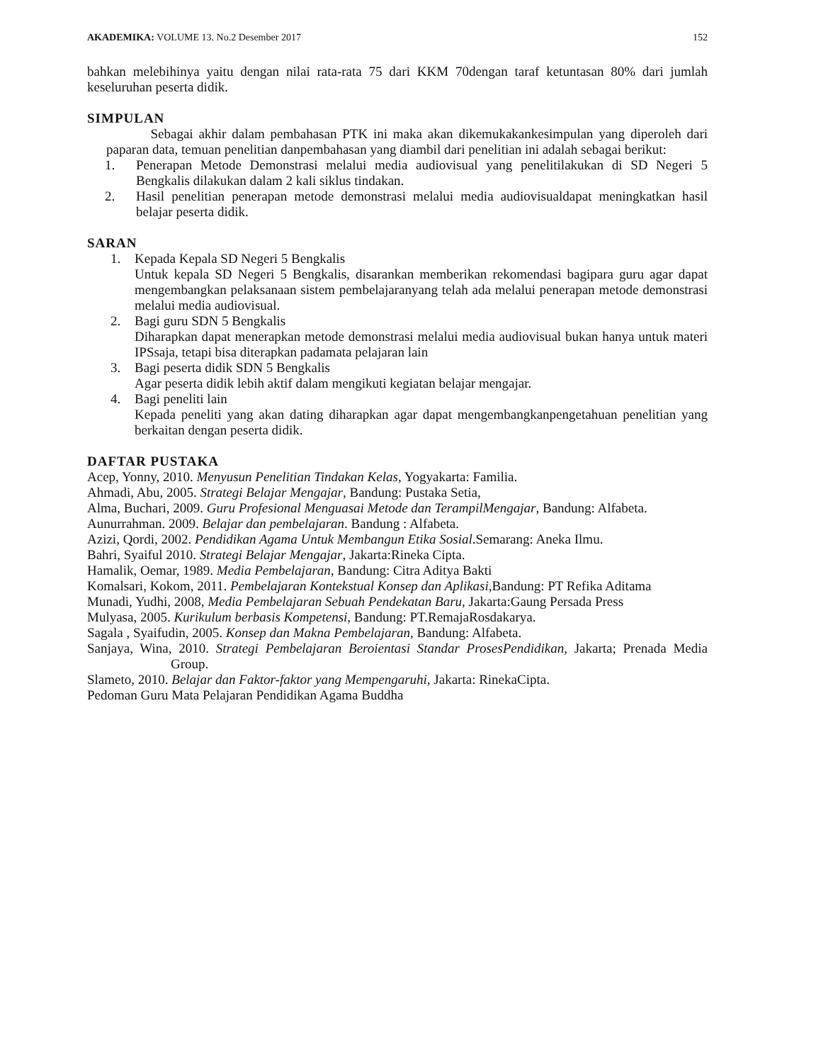AKADEMIKA: VOLUME 13. No.2 Desember 2017 152
bahkan melebihinya yaitu dengan nilai rata-rata 75 dari KKM 70dengan taraf ketuntasan 80% dari jumlah keseluruhan peserta didik.
SIMPULAN
Sebagai akhir dalam pembahasan PTK ini maka akan dikemukakankesimpulan yang diperoleh dari paparan data, temuan penelitian danpembahasan yang diambil dari penelitian ini adalah sebagai berikut:
1. Penerapan Metode Demonstrasi melalui media audiovisual yang penelitilakukan di SD Negeri 5 Bengkalis dilakukan dalam 2 kali siklus tindakan.
2. Hasil penelitian penerapan metode demonstrasi melalui media audiovisualdapat meningkatkan hasil belajar peserta didik.
SARAN
1. Kepada Kepala SD Negeri 5 Bengkalis
Untuk kepala SD Negeri 5 Bengkalis, disarankan memberikan rekomendasi bagipara guru agar dapat mengembangkan pelaksanaan sistem pembelajaranyang telah ada melalui penerapan metode demonstrasi melalui media audiovisual.
2. Bagi guru SDN 5 Bengkalis
Diharapkan dapat menerapkan metode demonstrasi melalui media audiovisual bukan hanya untuk materi IPSsaja, tetapi bisa diterapkan padamata pelajaran lain
3. Bagi peserta didik SDN 5 Bengkalis
Agar peserta didik lebih aktif dalam mengikuti kegiatan belajar mengajar.
4. Bagi peneliti lain
Kepada peneliti yang akan dating diharapkan agar dapat mengembangkanpengetahuan penelitian yang berkaitan dengan peserta didik.
DAFTAR PUSTAKA
Acep, Yonny, 2010. Menyusun Penelitian Tindakan Kelas, Yogyakarta: Familia.
Ahmadi, Abu, 2005. Strategi Belajar Mengajar, Bandung: Pustaka Setia,
Alma, Buchari, 2009. Guru Profesional Menguasai Metode dan TerampilMengajar, Bandung: Alfabeta.
Aunurrahman. 2009. Belajar dan pembelajaran. Bandung : Alfabeta.
Azizi, Qordi, 2002. Pendidikan Agama Untuk Membangun Etika Sosial.Semarang: Aneka Ilmu.
Bahri, Syaiful 2010. Strategi Belajar Mengajar, Jakarta:Rineka Cipta.
Hamalik, Oemar, 1989. Media Pembelajaran, Bandung: Citra Aditya Bakti
Komalsari, Kokom, 2011. Pembelajaran Kontekstual Konsep dan Aplikasi,Bandung: PT Refika Aditama
Munadi, Yudhi, 2008, Media Pembelajaran Sebuah Pendekatan Baru, Jakarta:Gaung Persada Press
Mulyasa, 2005. Kurikulum berbasis Kompetensi, Bandung: PT.RemajaRosdakarya.
Sagala , Syaifudin, 2005. Konsep dan Makna Pembelajaran, Bandung: Alfabeta.
Sanjaya, Wina, 2010. Strategi Pembelajaran Beroientasi Standar ProsesPendidikan, Jakarta; Prenada Media Group.
Slameto, 2010. Belajar dan Faktor-faktor yang Mempengaruhi, Jakarta: RinekaCipta.
Pedoman Guru Mata Pelajaran Pendidikan Agama Buddha